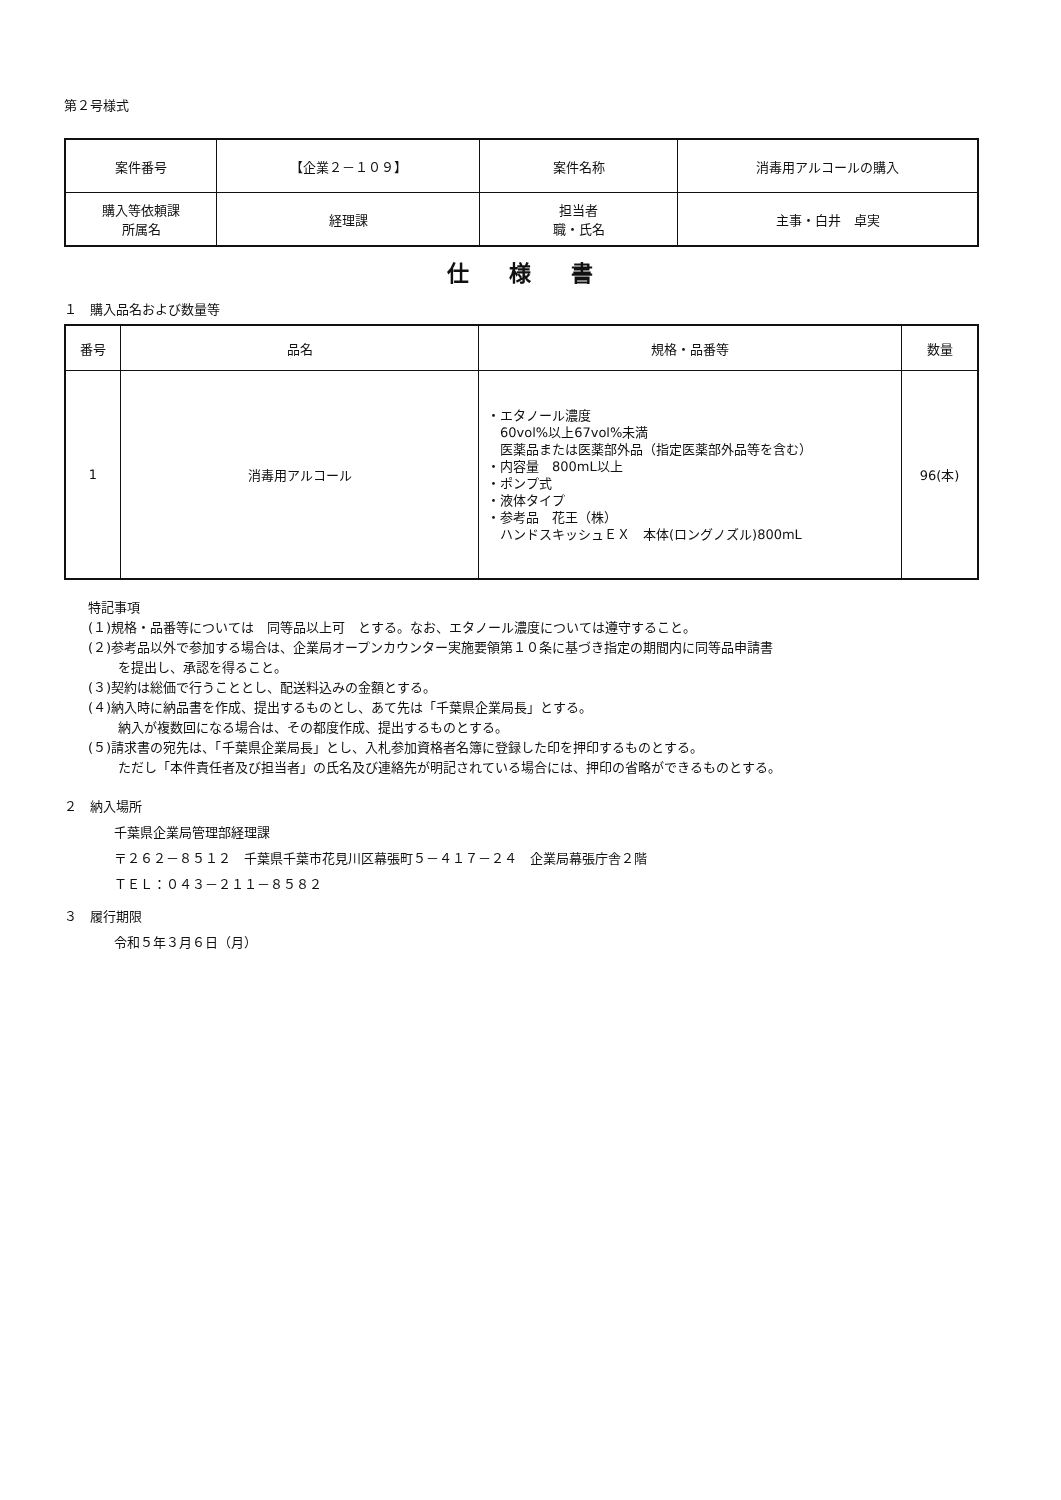第２号様式
| 案件番号 | 【企業２－１０９】 | 案件名称 | 消毒用アルコールの購入 |
| 購入等依頼課 所属名 | 経理課 | 担当者 職・氏名 | 主事・白井 卓実 |
仕様書
１　購入品名および数量等
| 番号 | 品名 | 規格・品番等 | 数量 |
| --- | --- | --- | --- |
| 1 | 消毒用アルコール | ・エタノール濃度 60vol%以上67vol%未満 医薬品または医薬部外品（指定医薬部外品等を含む） ・内容量 800mL以上 ・ポンプ式 ・液体タイプ ・参考品 花王（株） ハンドスキッシュＥＸ 本体(ロングノズル)800mL | 96(本) |
特記事項
(１)規格・品番等については　同等品以上可　とする。なお、エタノール濃度については遵守すること。
(２)参考品以外で参加する場合は、企業局オープンカウンター実施要領第１０条に基づき指定の期間内に同等品申請書
を提出し、承認を得ること。
(３)契約は総価で行うこととし、配送料込みの金額とする。
(４)納入時に納品書を作成、提出するものとし、あて先は「千葉県企業局長」とする。
納入が複数回になる場合は、その都度作成、提出するものとする。
(５)請求書の宛先は、「千葉県企業局長」とし、入札参加資格者名簿に登録した印を押印するものとする。
ただし「本件責任者及び担当者」の氏名及び連絡先が明記されている場合には、押印の省略ができるものとする。
２　納入場所
千葉県企業局管理部経理課
〒２６２－８５１２　千葉県千葉市花見川区幕張町５－４１７－２４　企業局幕張庁舎２階
ＴＥＬ：０４３－２１１－８５８２
３　履行期限
令和５年３月６日（月）